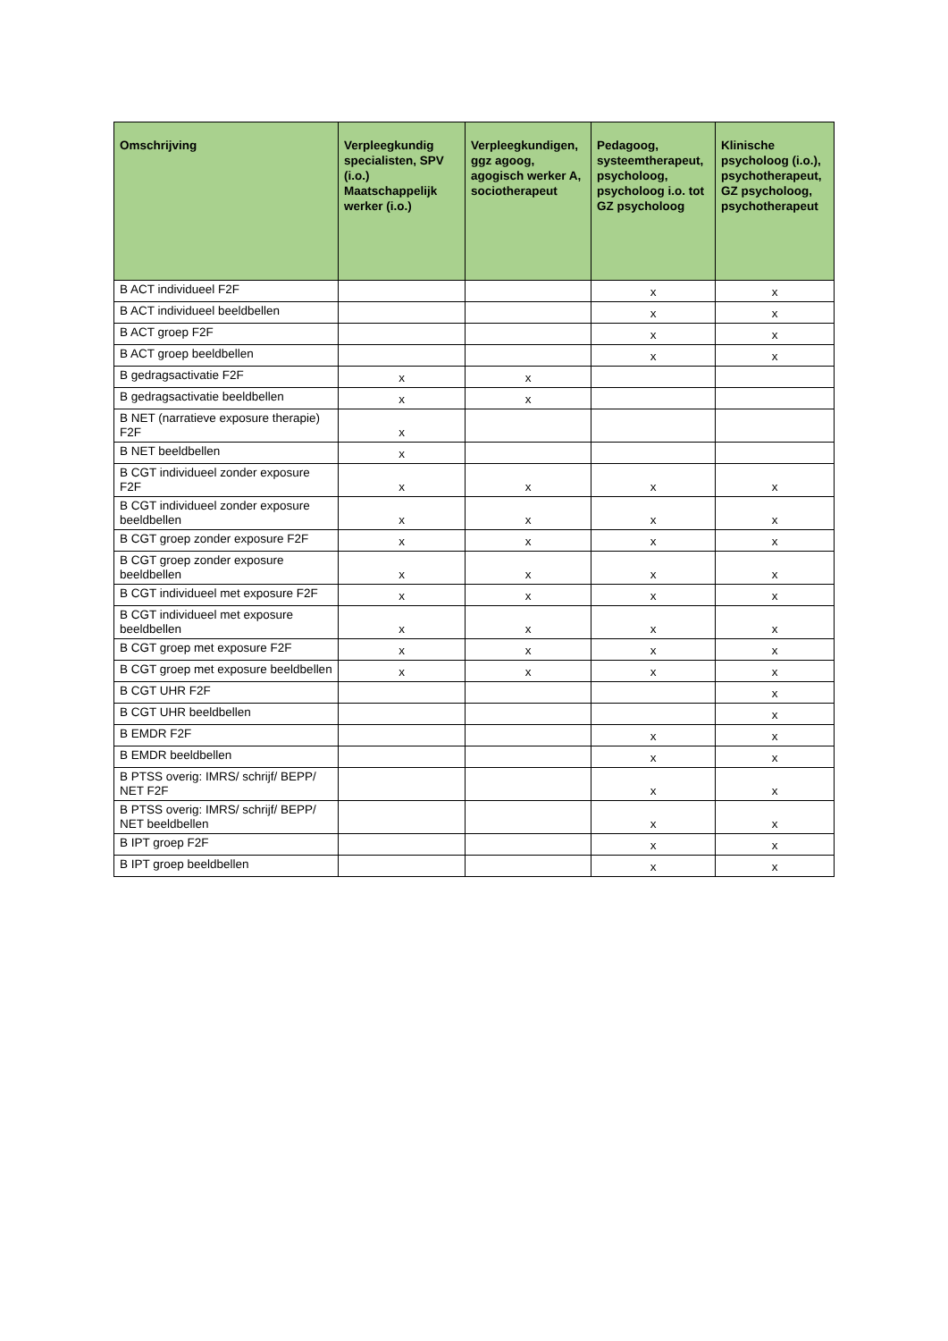| Omschrijving | Verpleegkundig specialisten, SPV (i.o.) Maatschappelijk werker (i.o.) | Verpleegkundigen, ggz agoog, agogisch werker A, sociotherapeut | Pedagoog, systeemtherapeut, psycholoog, psycholoog i.o. tot GZ psycholoog | Klinische psycholoog (i.o.), psychotherapeut, GZ psycholoog, psychotherapeut |
| --- | --- | --- | --- | --- |
| B ACT individueel F2F | | | x | x |
| B ACT individueel beeldbellen | | | x | x |
| B ACT groep F2F | | | x | x |
| B ACT groep beeldbellen | | | x | x |
| B gedragsactivatie F2F | x | x | | |
| B gedragsactivatie beeldbellen | x | x | | |
| B NET (narratieve exposure therapie) F2F | x | | | |
| B NET beeldbellen | x | | | |
| B CGT individueel zonder exposure F2F | x | x | x | x |
| B CGT individueel zonder exposure beeldbellen | x | x | x | x |
| B CGT groep zonder exposure F2F | x | x | x | x |
| B CGT groep zonder exposure beeldbellen | x | x | x | x |
| B CGT individueel met exposure F2F | x | x | x | x |
| B CGT individueel met exposure beeldbellen | x | x | x | x |
| B CGT groep met exposure F2F | x | x | x | x |
| B CGT groep met exposure beeldbellen | x | x | x | x |
| B CGT UHR F2F | | | | x |
| B CGT UHR beeldbellen | | | | x |
| B EMDR F2F | | | x | x |
| B EMDR beeldbellen | | | x | x |
| B PTSS overig: IMRS/ schrijf/ BEPP/ NET F2F | | | x | x |
| B PTSS overig: IMRS/ schrijf/ BEPP/ NET beeldbellen | | | x | x |
| B IPT groep F2F | | | x | x |
| B IPT groep beeldbellen | | | x | x |